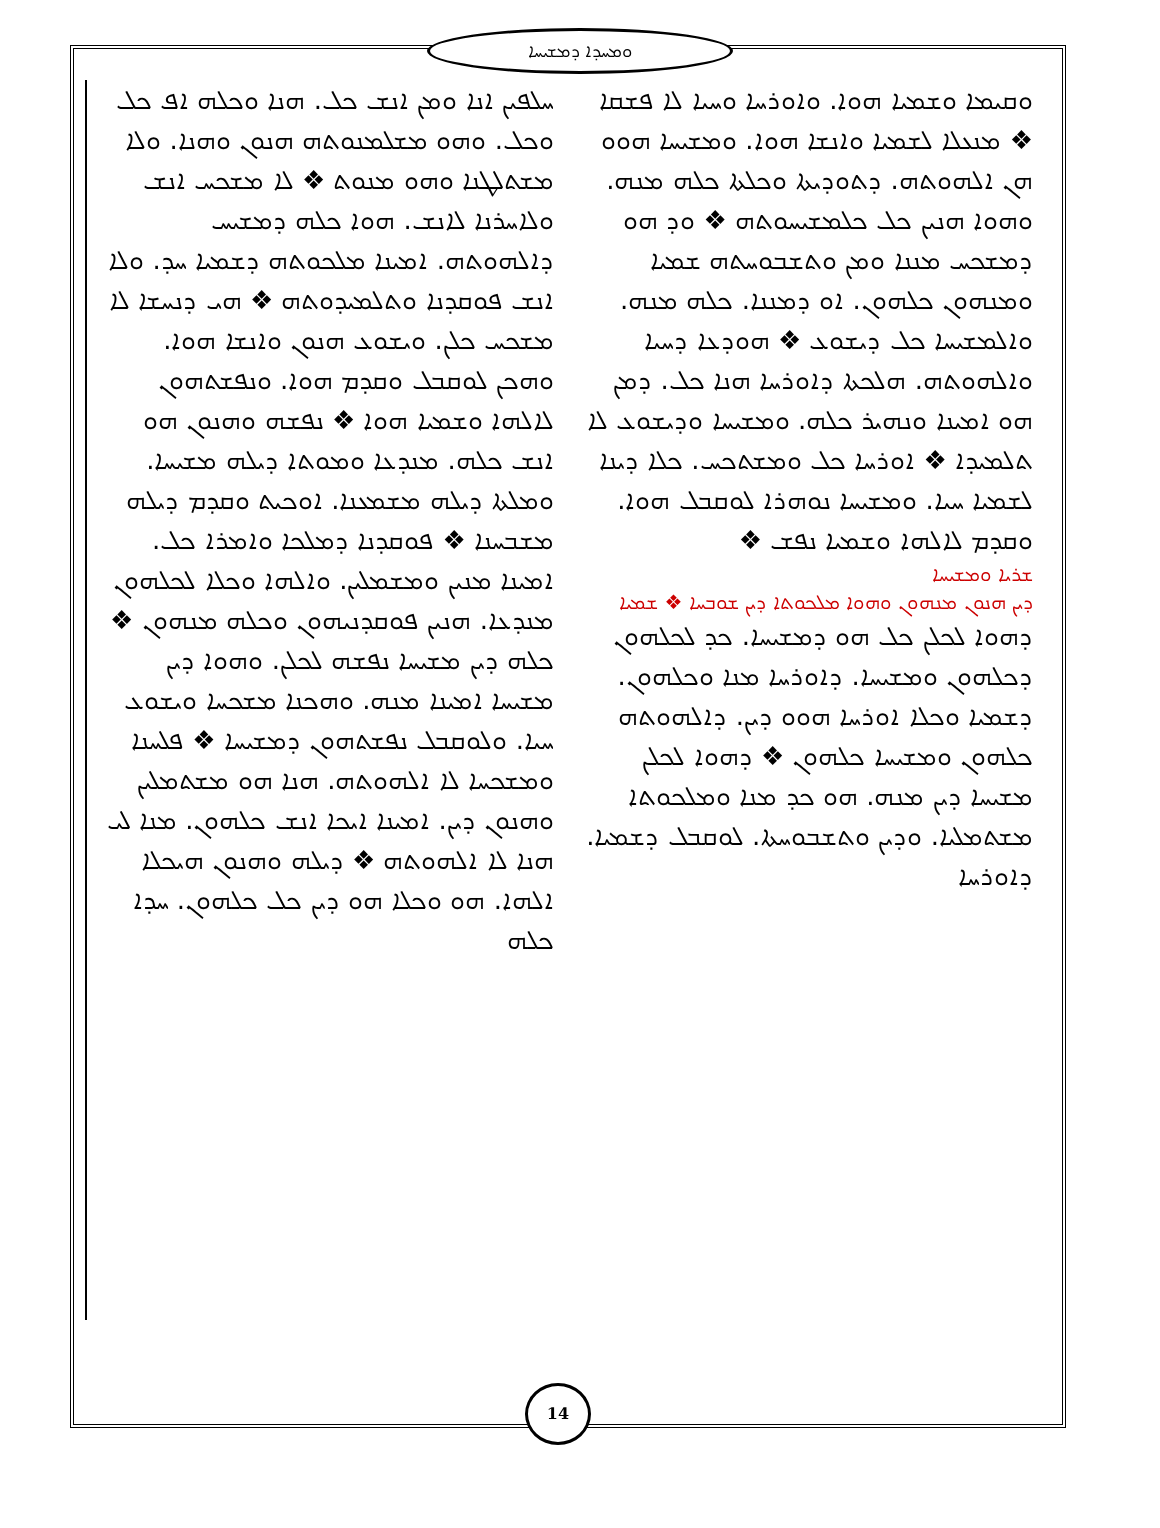ܘܡܚܕܐ ܕܡܫܝܚܐ
ܚܠܦܝܢ ܐܢܐ ܘܡܢ ܐܢܫ ܟܠ. ܗܢܐ ܘܟܠܗ ܐܦ ܟܠ ܘܟܠ. ܘܗܘ ܡܫܠܡܢܘܬܗ ܗܢܘܢ ܘܗܢܐ. ܘܠܐ ܡܫܬܠܛܢܐ ܘܗܘ ܡܢܘܬ ❖ ܠܐ ܡܫܟܚ ܐܢܫ ܘܠܐܚܪܢܐ ܠܐܢܫ. ܗܘܐ ܟܠܗ ܕܡܫܝܚ ܕܐܠܗܘܬܗ. ܐܡܝܢܐ ܡܠܟܘܬܗ ܕܫܡܝܐ ܚܕ. ܘܠܐ ܐܢܫ ܦܘܩܕܢܐ ܘܬܠܡܝܕܘܬܗ ❖ ܗܝ ܕܢܚܫܐ ܠܐ ܡܫܟܚ ܟܠܢ. ܘܝܫܘܥ ܗܢܘܢ ܘܐܢܫܐ ܗܘܐ. ܘܗܟܢ ܠܘܩܒܠ ܘܩܕܡ ܗܘܐ. ܘܢܦܫܬܗܘܢ ܠܐܠܗܐ ܘܫܡܝܐ ܗܘܐ ❖ ܢܦܫܗ ܘܗܢܘܢ ܗܘ ܐܢܫ ܟܠܗ. ܡܢܕܥܐ ܘܡܘܬܐ ܕܝܠܗ ܡܫܝܚܐ. ܘܡܠܬܐ ܕܝܠܗ ܡܫܡܥܢܐ. ܐܘܟܝܬ ܘܩܕܡ ܕܝܠܗ ܡܫܒܚܢܐ ❖ ܦܘܩܕܢܐ ܕܡܠܟܐ ܘܐܡܪܐ ܟܠ. ܐܡܝܢܐ ܡܢܝܢ ܘܡܫܡܠܝܢ. ܘܐܠܗܐ ܘܟܠܐ ܠܟܠܗܘܢ ܡܢܕܥܐ. ܗܢܝܢ ܦܘܩܕܢܝܗܘܢ ܘܟܠܗ ܡܢܗܘܢ ❖ ܟܠܗ ܕܝܢ ܡܫܝܚܐ ܢܦܫܗ ܠܟܠܢ. ܘܗܘܐ ܕܝܢ ܡܫܝܚܐ ܐܡܝܢܐ ܡܢܗ. ܘܗܟܢܐ ܡܫܟܚܐ ܘܝܫܘܥ ܚܝܐ. ܘܠܘܩܒܠ ܢܦܫܬܗܘܢ ܕܡܫܝܚܐ ❖ ܦܠܚܢܐ ܘܡܫܟܚܐ ܠܐ ܐܠܗܘܬܗ. ܗܢܐ ܗܘ ܡܫܬܡܠܝܢ ܘܗܢܘܢ ܕܝܢ. ܐܡܝܢܐ ܐܝܟܐ ܐܢܫ ܟܠܗܘܢ. ܡܢܐ ܠܝ ܗܢܐ ܠܐ ܐܠܗܘܬܗ ❖ ܕܝܠܗ ܘܗܢܘܢ ܗܝܟܠܐ ܐܠܗܐ. ܗܘ ܘܟܠܐ ܗܘ ܕܝܢ ܟܠ ܟܠܗܘܢ. ܚܕܐ ܟܠܗ
ܘܩܝܡܐ ܘܫܡܝܐ ܗܘܐ. ܘܐܘܪܚܐ ܘܚܝܐ ܠܐ ܦܫܩܐ ❖ ܡܢܥܠܐ ܠܫܡܝܐ ܘܐܢܫܐ ܗܘܐ. ܘܡܫܝܚܐ ܗܘܘ ܗܢ ܐܠܗܘܬܗ. ܕܬܘܕܝܬܐ ܘܟܠܬܐ ܟܠܗ ܡܢܗ. ܘܗܘܐ ܗܢܝܢ ܟܠ ܟܠܡܫܝܚܘܬܗ ❖ ܘܕ ܗܘ ܕܡܫܟܚ ܡܢܢܐ ܘܡܢ ܘܬܫܒܘܚܬܗ ܫܡܝܐ ܘܡܢܗܘܢ ܟܠܗܘܢ. ܐܘ ܕܡܢܢܐ. ܟܠܗ ܡܢܗ. ܘܐܠܡܫܝܚܐ ܟܠ ܕܝܫܘܥ ❖ ܗܘܕܥܐ ܕܚܝܐ ܘܐܠܗܘܬܗ. ܗܠܟܬܐ ܕܐܘܪܚܐ ܗܢܐ ܟܠ. ܕܡܢ ܗܘ ܐܡܝܢܐ ܘܢܗܝܪ ܟܠܗ. ܘܡܫܝܚܐ ܘܕܝܫܘܥ ܠܐ ܬܠܡܝܕܐ ❖ ܐܘܪܚܐ ܟܠ ܘܡܫܬܟܚ. ܟܠܐ ܕܝܢܐ ܠܫܡܝܐ ܚܝܐ. ܘܡܫܝܚܐ ܢܘܗܪܐ ܠܘܩܒܠ ܗܘܐ. ܘܩܕܡ ܠܐܠܗܐ ܘܫܡܝܐ ܢܦܫ ❖
ܫܪܝܐ ܘܡܫܝܚܐ
ܕܝܢ ܗܢܘܢ ܡܢܗܘܢ ܘܗܘܐ ܡܠܟܘܬܐ ܕܝܢ ܫܘܒܚܐ ❖ ܫܡܝܐ
ܕܗܘܐ ܠܟܠܢ ܟܠ ܗܘ ܕܡܫܝܚܐ. ܟܕ ܠܟܠܗܘܢ ܕܟܠܗܘܢ ܘܡܫܝܚܐ. ܕܐܘܪܚܐ ܡܢܐ ܘܟܠܗܘܢ. ܕܫܡܝܐ ܘܟܠܐ ܐܘܪܚܐ ܗܘܘ ܕܝܢ. ܕܐܠܗܘܬܗ ܟܠܗܘܢ ܘܡܫܝܚܐ ܟܠܗܘܢ ❖ ܕܗܘܐ ܠܟܠܢ ܡܫܝܚܐ ܕܝܢ ܡܢܗ. ܗܘ ܟܕ ܡܢܐ ܘܡܠܟܘܬܐ ܡܫܬܡܠܝܐ. ܘܕܝܢ ܘܬܫܒܘܚܬܐ. ܠܘܩܒܠ ܕܫܡܝܐ. ܕܐܘܪܚܐ
14